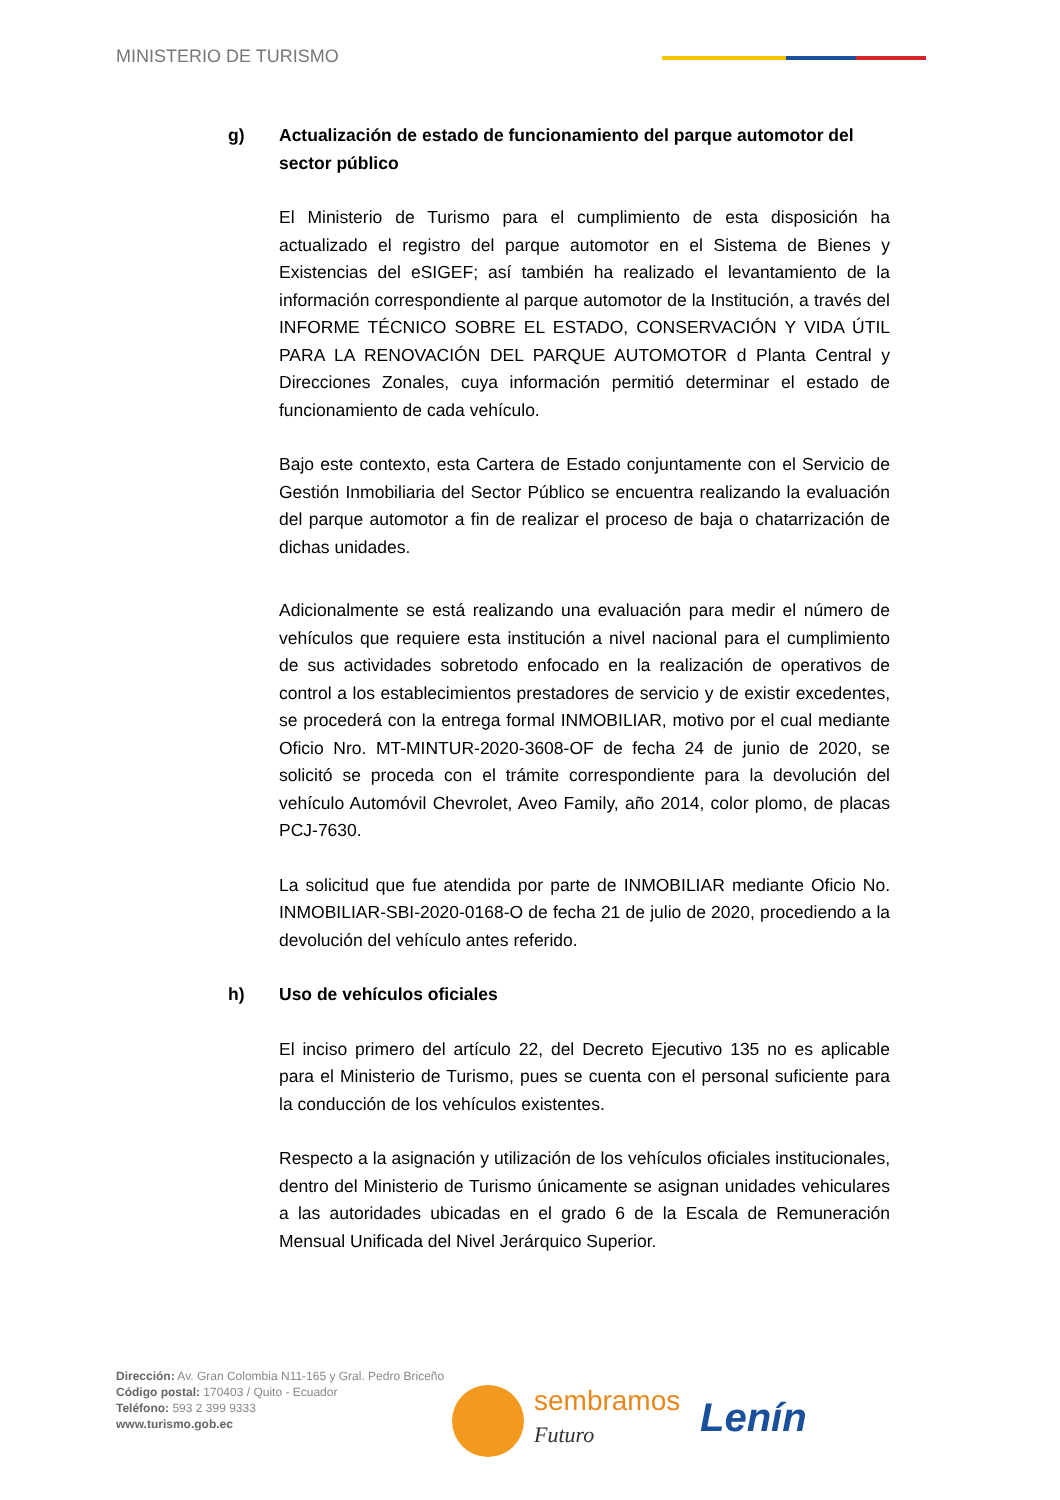MINISTERIO DE TURISMO
g) Actualización de estado de funcionamiento del parque automotor del sector público
El Ministerio de Turismo para el cumplimiento de esta disposición ha actualizado el registro del parque automotor en el Sistema de Bienes y Existencias del eSIGEF; así también ha realizado el levantamiento de la información correspondiente al parque automotor de la Institución, a través del INFORME TÉCNICO SOBRE EL ESTADO, CONSERVACIÓN Y VIDA ÚTIL PARA LA RENOVACIÓN DEL PARQUE AUTOMOTOR d Planta Central y Direcciones Zonales, cuya información permitió determinar el estado de funcionamiento de cada vehículo.
Bajo este contexto, esta Cartera de Estado conjuntamente con el Servicio de Gestión Inmobiliaria del Sector Público se encuentra realizando la evaluación del parque automotor a fin de realizar el proceso de baja o chatarrización de dichas unidades.
Adicionalmente se está realizando una evaluación para medir el número de vehículos que requiere esta institución a nivel nacional para el cumplimiento de sus actividades sobretodo enfocado en la realización de operativos de control a los establecimientos prestadores de servicio y de existir excedentes, se procederá con la entrega formal INMOBILIAR, motivo por el cual mediante Oficio Nro. MT-MINTUR-2020-3608-OF de fecha 24 de junio de 2020, se solicitó se proceda con el trámite correspondiente para la devolución del vehículo Automóvil Chevrolet, Aveo Family, año 2014, color plomo, de placas PCJ-7630.
La solicitud que fue atendida por parte de INMOBILIAR mediante Oficio No. INMOBILIAR-SBI-2020-0168-O de fecha 21 de julio de 2020, procediendo a la devolución del vehículo antes referido.
h) Uso de vehículos oficiales
El inciso primero del artículo 22, del Decreto Ejecutivo 135 no es aplicable para el Ministerio de Turismo, pues se cuenta con el personal suficiente para la conducción de los vehículos existentes.
Respecto a la asignación y utilización de los vehículos oficiales institucionales, dentro del Ministerio de Turismo únicamente se asignan unidades vehiculares a las autoridades ubicadas en el grado 6 de la Escala de Remuneración Mensual Unificada del Nivel Jerárquico Superior.
Dirección: Av. Gran Colombia N11-165 y Gral. Pedro Briceño
Código postal: 170403 / Quito - Ecuador
Teléfono: 593 2 399 9333
www.turismo.gob.ec
sembramos
Futuro
Lenín